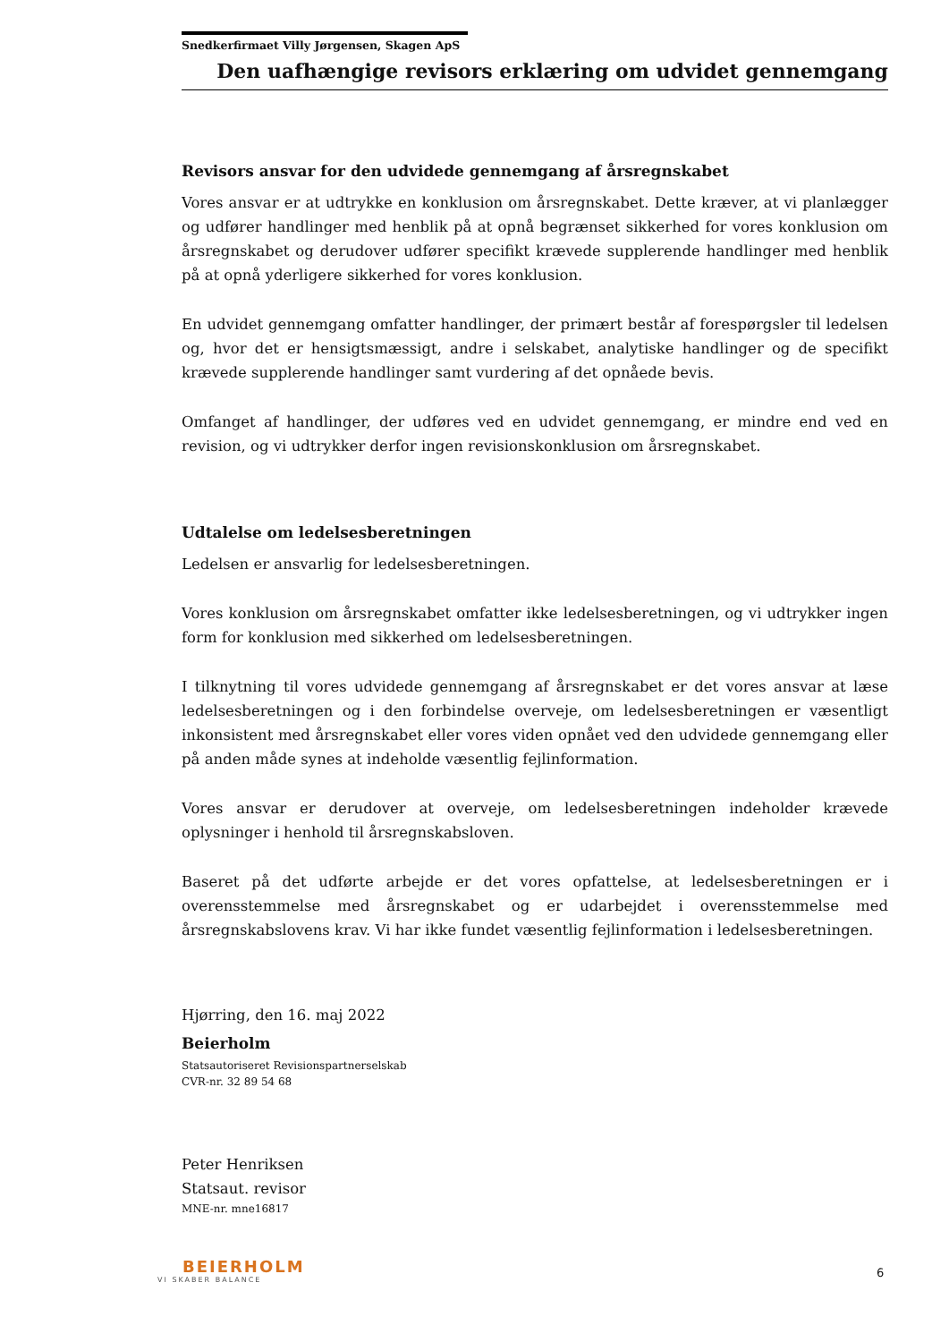Snedkerfirmaet Villy Jørgensen, Skagen ApS
Den uafhængige revisors erklæring om udvidet gennemgang
Revisors ansvar for den udvidede gennemgang af årsregnskabet
Vores ansvar er at udtrykke en konklusion om årsregnskabet. Dette kræver, at vi planlægger og udfører handlinger med henblik på at opnå begrænset sikkerhed for vores konklusion om årsregnskabet og derudover udfører specifikt krævede supplerende handlinger med henblik på at opnå yderligere sikkerhed for vores konklusion.
En udvidet gennemgang omfatter handlinger, der primært består af forespørgsler til ledelsen og, hvor det er hensigtsmæssigt, andre i selskabet, analytiske handlinger og de specifikt krævede supplerende handlinger samt vurdering af det opnåede bevis.
Omfanget af handlinger, der udføres ved en udvidet gennemgang, er mindre end ved en revision, og vi udtrykker derfor ingen revisionskonklusion om årsregnskabet.
Udtalelse om ledelsesberetningen
Ledelsen er ansvarlig for ledelsesberetningen.
Vores konklusion om årsregnskabet omfatter ikke ledelsesberetningen, og vi udtrykker ingen form for konklusion med sikkerhed om ledelsesberetningen.
I tilknytning til vores udvidede gennemgang af årsregnskabet er det vores ansvar at læse ledelsesberetningen og i den forbindelse overveje, om ledelsesberetningen er væsentligt inkonsistent med årsregnskabet eller vores viden opnået ved den udvidede gennemgang eller på anden måde synes at indeholde væsentlig fejlinformation.
Vores ansvar er derudover at overveje, om ledelsesberetningen indeholder krævede oplysninger i henhold til årsregnskabsloven.
Baseret på det udførte arbejde er det vores opfattelse, at ledelsesberetningen er i overensstemmelse med årsregnskabet og er udarbejdet i overensstemmelse med årsregnskabslovens krav. Vi har ikke fundet væsentlig fejlinformation i ledelsesberetningen.
Hjørring, den 16. maj 2022
Beierholm
Statsautoriseret Revisionspartnerselskab
CVR-nr. 32 89 54 68
Peter Henriksen
Statsaut. revisor
MNE-nr. mne16817
BEIERHOLM
VI SKABER BALANCE
6